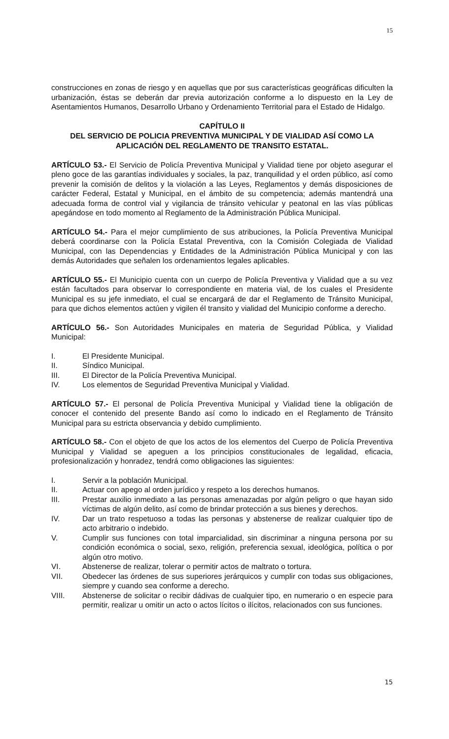15
construcciones en zonas de riesgo y en aquellas que por sus características geográficas dificulten la urbanización, éstas se deberán dar previa autorización conforme a lo dispuesto en la Ley de Asentamientos Humanos, Desarrollo Urbano y Ordenamiento Territorial para el Estado de Hidalgo.
CAPÍTULO II
DEL SERVICIO DE POLICIA PREVENTIVA MUNICIPAL Y DE VIALIDAD ASÍ COMO LA APLICACIÓN DEL REGLAMENTO DE TRANSITO ESTATAL.
ARTÍCULO 53.- El Servicio de Policía Preventiva Municipal y Vialidad tiene por objeto asegurar el pleno goce de las garantías individuales y sociales, la paz, tranquilidad y el orden público, así como prevenir la comisión de delitos y la violación a las Leyes, Reglamentos y demás disposiciones de carácter Federal, Estatal y Municipal, en el ámbito de su competencia; además mantendrá una adecuada forma de control vial y vigilancia de tránsito vehicular y peatonal en las vías públicas apegándose en todo momento al Reglamento de la Administración Pública Municipal.
ARTÍCULO 54.- Para el mejor cumplimiento de sus atribuciones, la Policía Preventiva Municipal deberá coordinarse con la Policía Estatal Preventiva, con la Comisión Colegiada de Vialidad Municipal, con las Dependencias y Entidades de la Administración Pública Municipal y con las demás Autoridades que señalen los ordenamientos legales aplicables.
ARTÍCULO 55.- El Municipio cuenta con un cuerpo de Policía Preventiva y Vialidad que a su vez están facultados para observar lo correspondiente en materia vial, de los cuales el Presidente Municipal es su jefe inmediato, el cual se encargará de dar el Reglamento de Tránsito Municipal, para que dichos elementos actúen y vigilen él transito y vialidad del Municipio conforme a derecho.
ARTÍCULO 56.- Son Autoridades Municipales en materia de Seguridad Pública, y Vialidad Municipal:
I. El Presidente Municipal.
II. Síndico Municipal.
III. El Director de la Policía Preventiva Municipal.
IV. Los elementos de Seguridad Preventiva Municipal y Vialidad.
ARTÍCULO 57.- El personal de Policía Preventiva Municipal y Vialidad tiene la obligación de conocer el contenido del presente Bando así como lo indicado en el Reglamento de Tránsito Municipal para su estricta observancia y debido cumplimiento.
ARTÍCULO 58.- Con el objeto de que los actos de los elementos del Cuerpo de Policía Preventiva Municipal y Vialidad se apeguen a los principios constitucionales de legalidad, eficacia, profesionalización y honradez, tendrá como obligaciones las siguientes:
I. Servir a la población Municipal.
II. Actuar con apego al orden jurídico y respeto a los derechos humanos.
III. Prestar auxilio inmediato a las personas amenazadas por algún peligro o que hayan sido víctimas de algún delito, así como de brindar protección a sus bienes y derechos.
IV. Dar un trato respetuoso a todas las personas y abstenerse de realizar cualquier tipo de acto arbitrario o indebido.
V. Cumplir sus funciones con total imparcialidad, sin discriminar a ninguna persona por su condición económica o social, sexo, religión, preferencia sexual, ideológica, política o por algún otro motivo.
VI. Abstenerse de realizar, tolerar o permitir actos de maltrato o tortura.
VII. Obedecer las órdenes de sus superiores jerárquicos y cumplir con todas sus obligaciones, siempre y cuando sea conforme a derecho.
VIII. Abstenerse de solicitar o recibir dádivas de cualquier tipo, en numerario o en especie para permitir, realizar u omitir un acto o actos lícitos o ilícitos, relacionados con sus funciones.
15